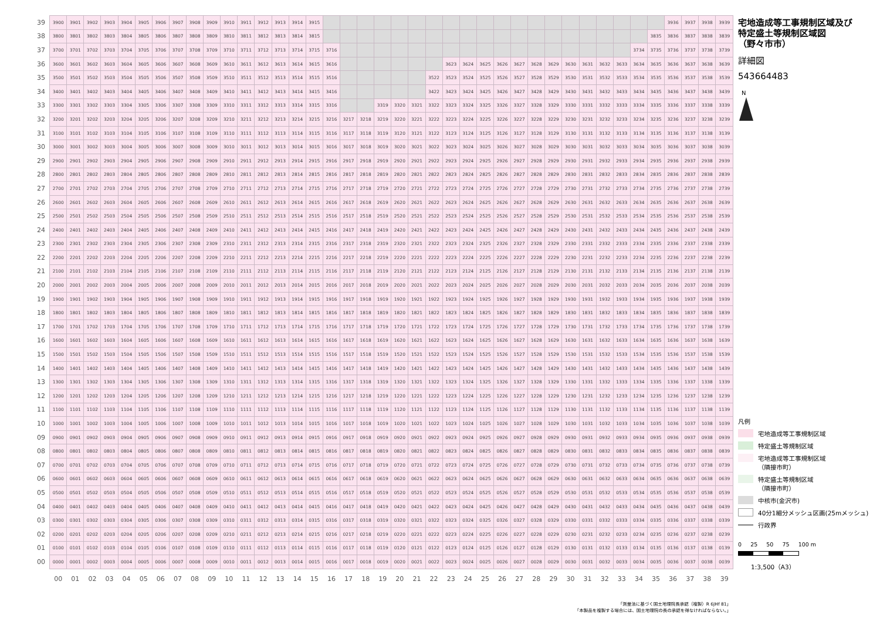| 39 | 3900 | 3901 | 3902 | 3903 | 3904 | 3905 | 3906 | 3907 | 3908 | 3909 | 3910 | 3911 | 3912 | 3913 | 3914 | 3915 | | | | | | | | | | | | | | | | | | | | | 3936 | 3937 | 3938 | 3939 |
| 38 | 3800 | 3801 | 3802 | 3803 | 3804 | 3805 | 3806 | 3807 | 3808 | 3809 | 3810 | 3811 | 3812 | 3813 | 3814 | 3815 | | | | | | | | | | | | | | | | | | | | 3835 | 3836 | 3837 | 3838 | 3839 |
| 37 | 3700 | 3701 | 3702 | 3703 | 3704 | 3705 | 3706 | 3707 | 3708 | 3709 | 3710 | 3711 | 3712 | 3713 | 3714 | 3715 | 3716 | | | | | | | | | | | | | | | | | | 3734 | 3735 | 3736 | 3737 | 3738 | 3739 |
| 36 | 3600 | 3601 | 3602 | 3603 | 3604 | 3605 | 3606 | 3607 | 3608 | 3609 | 3610 | 3611 | 3612 | 3613 | 3614 | 3615 | 3616 | | | | | | | 3623 | 3624 | 3625 | 3626 | 3627 | 3628 | 3629 | 3630 | 3631 | 3632 | 3633 | 3634 | 3635 | 3636 | 3637 | 3638 | 3639 |
| 35 | 3500 | 3501 | 3502 | 3503 | 3504 | 3505 | 3506 | 3507 | 3508 | 3509 | 3510 | 3511 | 3512 | 3513 | 3514 | 3515 | 3516 | | | | | | 3522 | 3523 | 3524 | 3525 | 3526 | 3527 | 3528 | 3529 | 3530 | 3531 | 3532 | 3533 | 3534 | 3535 | 3536 | 3537 | 3538 | 3539 |
| 34 | 3400 | 3401 | 3402 | 3403 | 3404 | 3405 | 3406 | 3407 | 3408 | 3409 | 3410 | 3411 | 3412 | 3413 | 3414 | 3415 | 3416 | | | | | | 3422 | 3423 | 3424 | 3425 | 3426 | 3427 | 3428 | 3429 | 3430 | 3431 | 3432 | 3433 | 3434 | 3435 | 3436 | 3437 | 3438 | 3439 |
| 33 | 3300 | 3301 | 3302 | 3303 | 3304 | 3305 | 3306 | 3307 | 3308 | 3309 | 3310 | 3311 | 3312 | 3313 | 3314 | 3315 | 3316 | | | 3319 | 3320 | 3321 | 3322 | 3323 | 3324 | 3325 | 3326 | 3327 | 3328 | 3329 | 3330 | 3331 | 3332 | 3333 | 3334 | 3335 | 3336 | 3337 | 3338 | 3339 |
| 32 | 3200 | 3201 | 3202 | 3203 | 3204 | 3205 | 3206 | 3207 | 3208 | 3209 | 3210 | 3211 | 3212 | 3213 | 3214 | 3215 | 3216 | 3217 | 3218 | 3219 | 3220 | 3221 | 3222 | 3223 | 3224 | 3225 | 3226 | 3227 | 3228 | 3229 | 3230 | 3231 | 3232 | 3233 | 3234 | 3235 | 3236 | 3237 | 3238 | 3239 |
| 31 | 3100 | 3101 | 3102 | 3103 | 3104 | 3105 | 3106 | 3107 | 3108 | 3109 | 3110 | 3111 | 3112 | 3113 | 3114 | 3115 | 3116 | 3117 | 3118 | 3119 | 3120 | 3121 | 3122 | 3123 | 3124 | 3125 | 3126 | 3127 | 3128 | 3129 | 3130 | 3131 | 3132 | 3133 | 3134 | 3135 | 3136 | 3137 | 3138 | 3139 |
| 30 | 3000 | 3001 | 3002 | 3003 | 3004 | 3005 | 3006 | 3007 | 3008 | 3009 | 3010 | 3011 | 3012 | 3013 | 3014 | 3015 | 3016 | 3017 | 3018 | 3019 | 3020 | 3021 | 3022 | 3023 | 3024 | 3025 | 3026 | 3027 | 3028 | 3029 | 3030 | 3031 | 3032 | 3033 | 3034 | 3035 | 3036 | 3037 | 3038 | 3039 |
| 29 | 2900 | 2901 | 2902 | 2903 | 2904 | 2905 | 2906 | 2907 | 2908 | 2909 | 2910 | 2911 | 2912 | 2913 | 2914 | 2915 | 2916 | 2917 | 2918 | 2919 | 2920 | 2921 | 2922 | 2923 | 2924 | 2925 | 2926 | 2927 | 2928 | 2929 | 2930 | 2931 | 2932 | 2933 | 2934 | 2935 | 2936 | 2937 | 2938 | 2939 |
| 28 | 2800 | 2801 | 2802 | 2803 | 2804 | 2805 | 2806 | 2807 | 2808 | 2809 | 2810 | 2811 | 2812 | 2813 | 2814 | 2815 | 2816 | 2817 | 2818 | 2819 | 2820 | 2821 | 2822 | 2823 | 2824 | 2825 | 2826 | 2827 | 2828 | 2829 | 2830 | 2831 | 2832 | 2833 | 2834 | 2835 | 2836 | 2837 | 2838 | 2839 |
| 27 | 2700 | 2701 | 2702 | 2703 | 2704 | 2705 | 2706 | 2707 | 2708 | 2709 | 2710 | 2711 | 2712 | 2713 | 2714 | 2715 | 2716 | 2717 | 2718 | 2719 | 2720 | 2721 | 2722 | 2723 | 2724 | 2725 | 2726 | 2727 | 2728 | 2729 | 2730 | 2731 | 2732 | 2733 | 2734 | 2735 | 2736 | 2737 | 2738 | 2739 |
| 26 | 2600 | 2601 | 2602 | 2603 | 2604 | 2605 | 2606 | 2607 | 2608 | 2609 | 2610 | 2611 | 2612 | 2613 | 2614 | 2615 | 2616 | 2617 | 2618 | 2619 | 2620 | 2621 | 2622 | 2623 | 2624 | 2625 | 2626 | 2627 | 2628 | 2629 | 2630 | 2631 | 2632 | 2633 | 2634 | 2635 | 2636 | 2637 | 2638 | 2639 |
| 25 | 2500 | 2501 | 2502 | 2503 | 2504 | 2505 | 2506 | 2507 | 2508 | 2509 | 2510 | 2511 | 2512 | 2513 | 2514 | 2515 | 2516 | 2517 | 2518 | 2519 | 2520 | 2521 | 2522 | 2523 | 2524 | 2525 | 2526 | 2527 | 2528 | 2529 | 2530 | 2531 | 2532 | 2533 | 2534 | 2535 | 2536 | 2537 | 2538 | 2539 |
| 24 | 2400 | 2401 | 2402 | 2403 | 2404 | 2405 | 2406 | 2407 | 2408 | 2409 | 2410 | 2411 | 2412 | 2413 | 2414 | 2415 | 2416 | 2417 | 2418 | 2419 | 2420 | 2421 | 2422 | 2423 | 2424 | 2425 | 2426 | 2427 | 2428 | 2429 | 2430 | 2431 | 2432 | 2433 | 2434 | 2435 | 2436 | 2437 | 2438 | 2439 |
| 23 | 2300 | 2301 | 2302 | 2303 | 2304 | 2305 | 2306 | 2307 | 2308 | 2309 | 2310 | 2311 | 2312 | 2313 | 2314 | 2315 | 2316 | 2317 | 2318 | 2319 | 2320 | 2321 | 2322 | 2323 | 2324 | 2325 | 2326 | 2327 | 2328 | 2329 | 2330 | 2331 | 2332 | 2333 | 2334 | 2335 | 2336 | 2337 | 2338 | 2339 |
| 22 | 2200 | 2201 | 2202 | 2203 | 2204 | 2205 | 2206 | 2207 | 2208 | 2209 | 2210 | 2211 | 2212 | 2213 | 2214 | 2215 | 2216 | 2217 | 2218 | 2219 | 2220 | 2221 | 2222 | 2223 | 2224 | 2225 | 2226 | 2227 | 2228 | 2229 | 2230 | 2231 | 2232 | 2233 | 2234 | 2235 | 2236 | 2237 | 2238 | 2239 |
| 21 | 2100 | 2101 | 2102 | 2103 | 2104 | 2105 | 2106 | 2107 | 2108 | 2109 | 2110 | 2111 | 2112 | 2113 | 2114 | 2115 | 2116 | 2117 | 2118 | 2119 | 2120 | 2121 | 2122 | 2123 | 2124 | 2125 | 2126 | 2127 | 2128 | 2129 | 2130 | 2131 | 2132 | 2133 | 2134 | 2135 | 2136 | 2137 | 2138 | 2139 |
| 20 | 2000 | 2001 | 2002 | 2003 | 2004 | 2005 | 2006 | 2007 | 2008 | 2009 | 2010 | 2011 | 2012 | 2013 | 2014 | 2015 | 2016 | 2017 | 2018 | 2019 | 2020 | 2021 | 2022 | 2023 | 2024 | 2025 | 2026 | 2027 | 2028 | 2029 | 2030 | 2031 | 2032 | 2033 | 2034 | 2035 | 2036 | 2037 | 2038 | 2039 |
| 19 | 1900 | 1901 | 1902 | 1903 | 1904 | 1905 | 1906 | 1907 | 1908 | 1909 | 1910 | 1911 | 1912 | 1913 | 1914 | 1915 | 1916 | 1917 | 1918 | 1919 | 1920 | 1921 | 1922 | 1923 | 1924 | 1925 | 1926 | 1927 | 1928 | 1929 | 1930 | 1931 | 1932 | 1933 | 1934 | 1935 | 1936 | 1937 | 1938 | 1939 |
| 18 | 1800 | 1801 | 1802 | 1803 | 1804 | 1805 | 1806 | 1807 | 1808 | 1809 | 1810 | 1811 | 1812 | 1813 | 1814 | 1815 | 1816 | 1817 | 1818 | 1819 | 1820 | 1821 | 1822 | 1823 | 1824 | 1825 | 1826 | 1827 | 1828 | 1829 | 1830 | 1831 | 1832 | 1833 | 1834 | 1835 | 1836 | 1837 | 1838 | 1839 |
| 17 | 1700 | 1701 | 1702 | 1703 | 1704 | 1705 | 1706 | 1707 | 1708 | 1709 | 1710 | 1711 | 1712 | 1713 | 1714 | 1715 | 1716 | 1717 | 1718 | 1719 | 1720 | 1721 | 1722 | 1723 | 1724 | 1725 | 1726 | 1727 | 1728 | 1729 | 1730 | 1731 | 1732 | 1733 | 1734 | 1735 | 1736 | 1737 | 1738 | 1739 |
| 16 | 1600 | 1601 | 1602 | 1603 | 1604 | 1605 | 1606 | 1607 | 1608 | 1609 | 1610 | 1611 | 1612 | 1613 | 1614 | 1615 | 1616 | 1617 | 1618 | 1619 | 1620 | 1621 | 1622 | 1623 | 1624 | 1625 | 1626 | 1627 | 1628 | 1629 | 1630 | 1631 | 1632 | 1633 | 1634 | 1635 | 1636 | 1637 | 1638 | 1639 |
| 15 | 1500 | 1501 | 1502 | 1503 | 1504 | 1505 | 1506 | 1507 | 1508 | 1509 | 1510 | 1511 | 1512 | 1513 | 1514 | 1515 | 1516 | 1517 | 1518 | 1519 | 1520 | 1521 | 1522 | 1523 | 1524 | 1525 | 1526 | 1527 | 1528 | 1529 | 1530 | 1531 | 1532 | 1533 | 1534 | 1535 | 1536 | 1537 | 1538 | 1539 |
| 14 | 1400 | 1401 | 1402 | 1403 | 1404 | 1405 | 1406 | 1407 | 1408 | 1409 | 1410 | 1411 | 1412 | 1413 | 1414 | 1415 | 1416 | 1417 | 1418 | 1419 | 1420 | 1421 | 1422 | 1423 | 1424 | 1425 | 1426 | 1427 | 1428 | 1429 | 1430 | 1431 | 1432 | 1433 | 1434 | 1435 | 1436 | 1437 | 1438 | 1439 |
| 13 | 1300 | 1301 | 1302 | 1303 | 1304 | 1305 | 1306 | 1307 | 1308 | 1309 | 1310 | 1311 | 1312 | 1313 | 1314 | 1315 | 1316 | 1317 | 1318 | 1319 | 1320 | 1321 | 1322 | 1323 | 1324 | 1325 | 1326 | 1327 | 1328 | 1329 | 1330 | 1331 | 1332 | 1333 | 1334 | 1335 | 1336 | 1337 | 1338 | 1339 |
| 12 | 1200 | 1201 | 1202 | 1203 | 1204 | 1205 | 1206 | 1207 | 1208 | 1209 | 1210 | 1211 | 1212 | 1213 | 1214 | 1215 | 1216 | 1217 | 1218 | 1219 | 1220 | 1221 | 1222 | 1223 | 1224 | 1225 | 1226 | 1227 | 1228 | 1229 | 1230 | 1231 | 1232 | 1233 | 1234 | 1235 | 1236 | 1237 | 1238 | 1239 |
| 11 | 1100 | 1101 | 1102 | 1103 | 1104 | 1105 | 1106 | 1107 | 1108 | 1109 | 1110 | 1111 | 1112 | 1113 | 1114 | 1115 | 1116 | 1117 | 1118 | 1119 | 1120 | 1121 | 1122 | 1123 | 1124 | 1125 | 1126 | 1127 | 1128 | 1129 | 1130 | 1131 | 1132 | 1133 | 1134 | 1135 | 1136 | 1137 | 1138 | 1139 |
| 10 | 1000 | 1001 | 1002 | 1003 | 1004 | 1005 | 1006 | 1007 | 1008 | 1009 | 1010 | 1011 | 1012 | 1013 | 1014 | 1015 | 1016 | 1017 | 1018 | 1019 | 1020 | 1021 | 1022 | 1023 | 1024 | 1025 | 1026 | 1027 | 1028 | 1029 | 1030 | 1031 | 1032 | 1033 | 1034 | 1035 | 1036 | 1037 | 1038 | 1039 |
| 09 | 0900 | 0901 | 0902 | 0903 | 0904 | 0905 | 0906 | 0907 | 0908 | 0909 | 0910 | 0911 | 0912 | 0913 | 0914 | 0915 | 0916 | 0917 | 0918 | 0919 | 0920 | 0921 | 0922 | 0923 | 0924 | 0925 | 0926 | 0927 | 0928 | 0929 | 0930 | 0931 | 0932 | 0933 | 0934 | 0935 | 0936 | 0937 | 0938 | 0939 |
| 08 | 0800 | 0801 | 0802 | 0803 | 0804 | 0805 | 0806 | 0807 | 0808 | 0809 | 0810 | 0811 | 0812 | 0813 | 0814 | 0815 | 0816 | 0817 | 0818 | 0819 | 0820 | 0821 | 0822 | 0823 | 0824 | 0825 | 0826 | 0827 | 0828 | 0829 | 0830 | 0831 | 0832 | 0833 | 0834 | 0835 | 0836 | 0837 | 0838 | 0839 |
| 07 | 0700 | 0701 | 0702 | 0703 | 0704 | 0705 | 0706 | 0707 | 0708 | 0709 | 0710 | 0711 | 0712 | 0713 | 0714 | 0715 | 0716 | 0717 | 0718 | 0719 | 0720 | 0721 | 0722 | 0723 | 0724 | 0725 | 0726 | 0727 | 0728 | 0729 | 0730 | 0731 | 0732 | 0733 | 0734 | 0735 | 0736 | 0737 | 0738 | 0739 |
| 06 | 0600 | 0601 | 0602 | 0603 | 0604 | 0605 | 0606 | 0607 | 0608 | 0609 | 0610 | 0611 | 0612 | 0613 | 0614 | 0615 | 0616 | 0617 | 0618 | 0619 | 0620 | 0621 | 0622 | 0623 | 0624 | 0625 | 0626 | 0627 | 0628 | 0629 | 0630 | 0631 | 0632 | 0633 | 0634 | 0635 | 0636 | 0637 | 0638 | 0639 |
| 05 | 0500 | 0501 | 0502 | 0503 | 0504 | 0505 | 0506 | 0507 | 0508 | 0509 | 0510 | 0511 | 0512 | 0513 | 0514 | 0515 | 0516 | 0517 | 0518 | 0519 | 0520 | 0521 | 0522 | 0523 | 0524 | 0525 | 0526 | 0527 | 0528 | 0529 | 0530 | 0531 | 0532 | 0533 | 0534 | 0535 | 0536 | 0537 | 0538 | 0539 |
| 04 | 0400 | 0401 | 0402 | 0403 | 0404 | 0405 | 0406 | 0407 | 0408 | 0409 | 0410 | 0411 | 0412 | 0413 | 0414 | 0415 | 0416 | 0417 | 0418 | 0419 | 0420 | 0421 | 0422 | 0423 | 0424 | 0425 | 0426 | 0427 | 0428 | 0429 | 0430 | 0431 | 0432 | 0433 | 0434 | 0435 | 0436 | 0437 | 0438 | 0439 |
| 03 | 0300 | 0301 | 0302 | 0303 | 0304 | 0305 | 0306 | 0307 | 0308 | 0309 | 0310 | 0311 | 0312 | 0313 | 0314 | 0315 | 0316 | 0317 | 0318 | 0319 | 0320 | 0321 | 0322 | 0323 | 0324 | 0325 | 0326 | 0327 | 0328 | 0329 | 0330 | 0331 | 0332 | 0333 | 0334 | 0335 | 0336 | 0337 | 0338 | 0339 |
| 02 | 0200 | 0201 | 0202 | 0203 | 0204 | 0205 | 0206 | 0207 | 0208 | 0209 | 0210 | 0211 | 0212 | 0213 | 0214 | 0215 | 0216 | 0217 | 0218 | 0219 | 0220 | 0221 | 0222 | 0223 | 0224 | 0225 | 0226 | 0227 | 0228 | 0229 | 0230 | 0231 | 0232 | 0233 | 0234 | 0235 | 0236 | 0237 | 0238 | 0239 |
| 01 | 0100 | 0101 | 0102 | 0103 | 0104 | 0105 | 0106 | 0107 | 0108 | 0109 | 0110 | 0111 | 0112 | 0113 | 0114 | 0115 | 0116 | 0117 | 0118 | 0119 | 0120 | 0121 | 0122 | 0123 | 0124 | 0125 | 0126 | 0127 | 0128 | 0129 | 0130 | 0131 | 0132 | 0133 | 0134 | 0135 | 0136 | 0137 | 0138 | 0139 |
| 00 | 0000 | 0001 | 0002 | 0003 | 0004 | 0005 | 0006 | 0007 | 0008 | 0009 | 0010 | 0011 | 0012 | 0013 | 0014 | 0015 | 0016 | 0017 | 0018 | 0019 | 0020 | 0021 | 0022 | 0023 | 0024 | 0025 | 0026 | 0027 | 0028 | 0029 | 0030 | 0031 | 0032 | 0033 | 0034 | 0035 | 0036 | 0037 | 0038 | 0039 |
| | 00 | 01 | 02 | 03 | 04 | 05 | 06 | 07 | 08 | 09 | 10 | 11 | 12 | 13 | 14 | 15 | 16 | 17 | 18 | 19 | 20 | 21 | 22 | 23 | 24 | 25 | 26 | 27 | 28 | 29 | 30 | 31 | 32 | 33 | 34 | 35 | 36 | 37 | 38 | 39 |
「測量法に基づく国土地理院長承認（複製）R 6JHf 81」
「本製品を複製する場合には、国土地理院の長の承認を得なければならない。」
宅地造成等工事規制区域及び
特定盛土等規制区域図
（野々市市）
詳細図
543664483
N
凡例
宅地造成等工事規制区域
特定盛土等規制区域
宅地造成等工事規制区域
（隣接市町）
特定盛土等規制区域
（隣接市町）
中核市(金沢市)
40分1細分メッシュ区画(25mメッシュ)
行政界
0 25 50 75 100 m
1:3,500（A3）